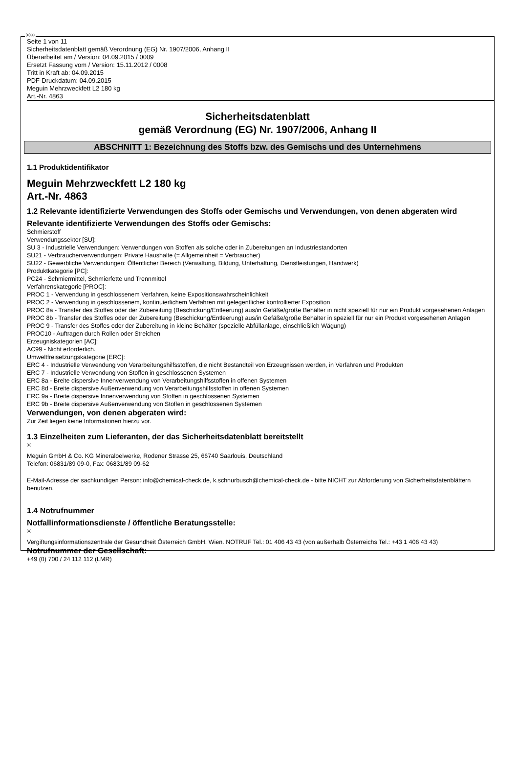ⒹⒶ
Seite 1 von 11
Sicherheitsdatenblatt gemäß Verordnung (EG) Nr. 1907/2006, Anhang II
Überarbeitet am / Version: 04.09.2015 / 0009
Ersetzt Fassung vom / Version: 15.11.2012 / 0008
Tritt in Kraft ab: 04.09.2015
PDF-Druckdatum: 04.09.2015
Meguin Mehrzweckfett L2 180 kg
Art.-Nr. 4863
Sicherheitsdatenblatt
gemäß Verordnung (EG) Nr. 1907/2006, Anhang II
ABSCHNITT 1: Bezeichnung des Stoffs bzw. des Gemischs und des Unternehmens
1.1 Produktidentifikator
Meguin Mehrzweckfett L2 180 kg
Art.-Nr. 4863
1.2 Relevante identifizierte Verwendungen des Stoffs oder Gemischs und Verwendungen, von denen abgeraten wird
Relevante identifizierte Verwendungen des Stoffs oder Gemischs:
Schmierstoff
Verwendungssektor [SU]:
SU 3 - Industrielle Verwendungen: Verwendungen von Stoffen als solche oder in Zubereitungen an Industriestandorten
SU21 - Verbraucherverwendungen: Private Haushalte (= Allgemeinheit = Verbraucher)
SU22 - Gewerbliche Verwendungen: Öffentlicher Bereich (Verwaltung, Bildung, Unterhaltung, Dienstleistungen, Handwerk)
Produktkategorie [PC]:
PC24 - Schmiermittel, Schmierfette und Trennmittel
Verfahrenskategorie [PROC]:
PROC 1 - Verwendung in geschlossenem Verfahren, keine Expositionswahrscheinlichkeit
PROC 2 - Verwendung in geschlossenem, kontinuierlichem Verfahren mit gelegentlicher kontrollierter Exposition
PROC 8a - Transfer des Stoffes oder der Zubereitung (Beschickung/Entleerung) aus/in Gefäße/große Behälter in nicht speziell für nur ein Produkt vorgesehenen Anlagen
PROC 8b - Transfer des Stoffes oder der Zubereitung (Beschickung/Entleerung) aus/in Gefäße/große Behälter in speziell für nur ein Produkt vorgesehenen Anlagen
PROC 9 - Transfer des Stoffes oder der Zubereitung in kleine Behälter (spezielle Abfüllanlage, einschließlich Wägung)
PROC10 - Auftragen durch Rollen oder Streichen
Erzeugniskategorien [AC]:
AC99 - Nicht erforderlich.
Umweltfreisetzungskategorie [ERC]:
ERC 4 - Industrielle Verwendung von Verarbeitungshilfsstoffen, die nicht Bestandteil von Erzeugnissen werden, in Verfahren und Produkten
ERC 7 - Industrielle Verwendung von Stoffen in geschlossenen Systemen
ERC 8a - Breite dispersive Innenverwendung von Verarbeitungshilfsstoffen in offenen Systemen
ERC 8d - Breite dispersive Außenverwendung von Verarbeitungshilfsstoffen in offenen Systemen
ERC 9a - Breite dispersive Innenverwendung von Stoffen in geschlossenen Systemen
ERC 9b - Breite dispersive Außenverwendung von Stoffen in geschlossenen Systemen
Verwendungen, von denen abgeraten wird:
Zur Zeit liegen keine Informationen hierzu vor.
1.3 Einzelheiten zum Lieferanten, der das Sicherheitsdatenblatt bereitstellt
Ⓓ
Meguin GmbH & Co. KG Mineraloelwerke, Rodener Strasse 25, 66740 Saarlouis, Deutschland
Telefon: 06831/89 09-0, Fax: 06831/89 09-62
E-Mail-Adresse der sachkundigen Person: info@chemical-check.de, k.schnurbusch@chemical-check.de - bitte NICHT zur Abforderung von Sicherheitsdatenblättern benutzen.
1.4 Notrufnummer
Notfallinformationsdienste / öffentliche Beratungsstelle:
Ⓐ
Vergiftungsinformationszentrale der Gesundheit Österreich GmbH, Wien. NOTRUF Tel.: 01 406 43 43 (von außerhalb Österreichs Tel.: +43 1 406 43 43)
Notrufnummer der Gesellschaft:
+49 (0) 700 / 24 112 112 (LMR)